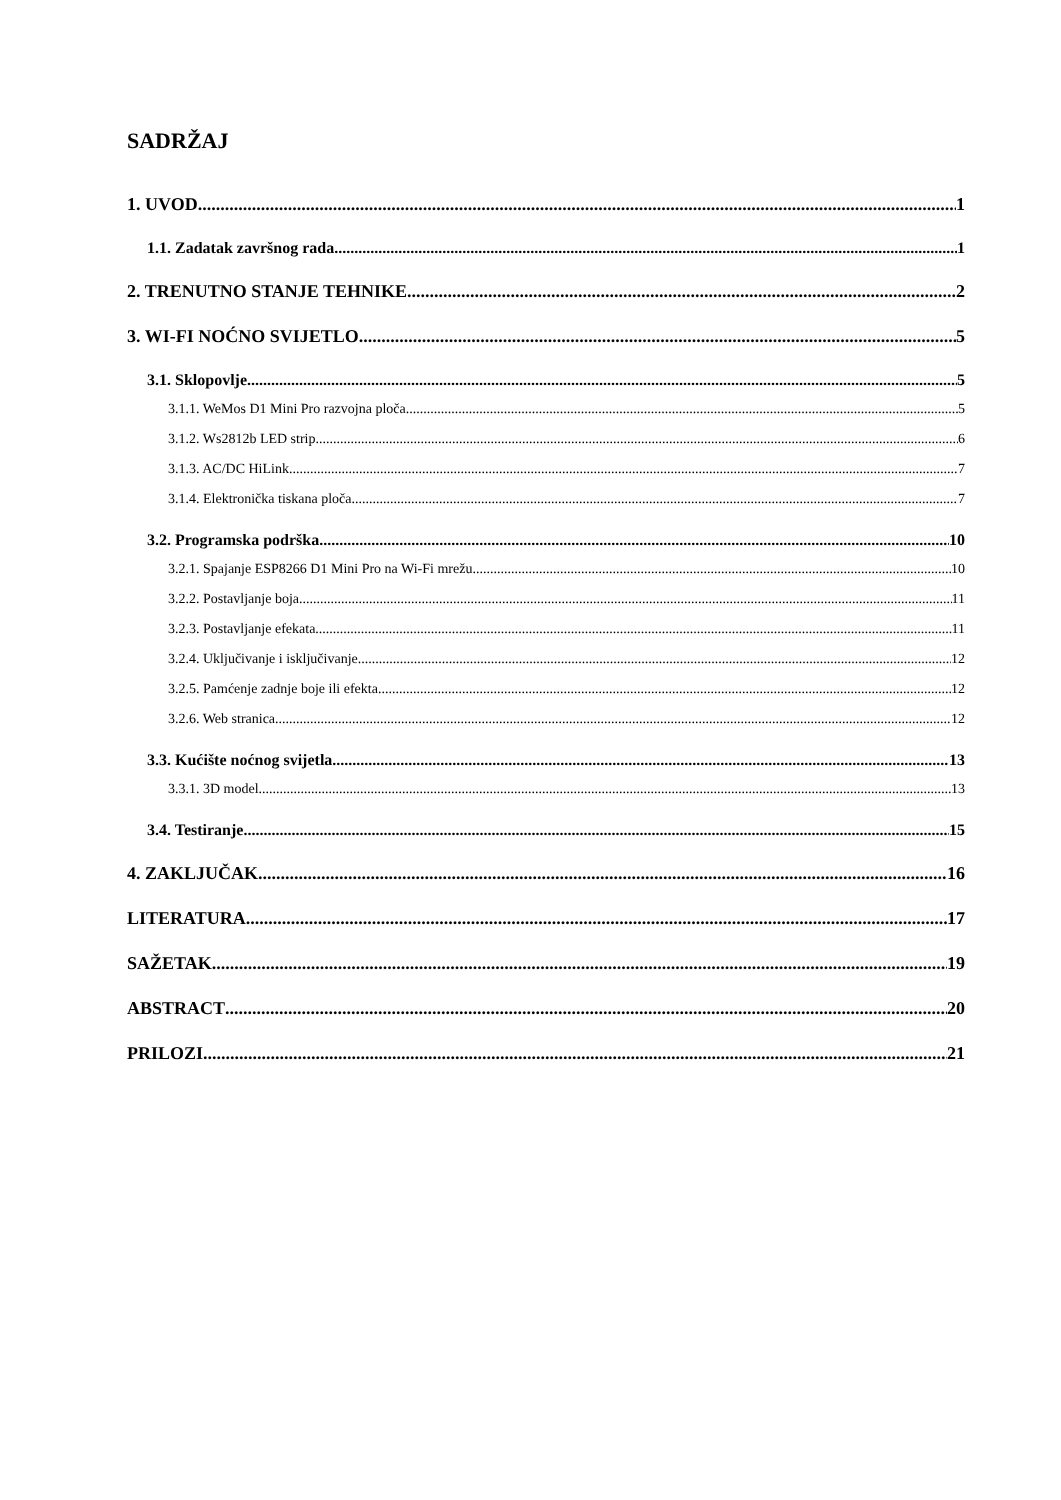SADRŽAJ
1. UVOD 1
1.1. Zadatak završnog rada 1
2. TRENUTNO STANJE TEHNIKE 2
3. WI-FI NOĆNO SVIJETLO 5
3.1. Sklopovlje 5
3.1.1. WeMos D1 Mini Pro razvojna ploča 5
3.1.2. Ws2812b LED strip 6
3.1.3. AC/DC HiLink 7
3.1.4. Elektronička tiskana ploča 7
3.2. Programska podrška 10
3.2.1. Spajanje ESP8266 D1 Mini Pro na Wi-Fi mrežu 10
3.2.2. Postavljanje boja 11
3.2.3. Postavljanje efekata 11
3.2.4. Uključivanje i isključivanje 12
3.2.5. Pamćenje zadnje boje ili efekta 12
3.2.6. Web stranica 12
3.3. Kućište noćnog svijetla 13
3.3.1. 3D model 13
3.4. Testiranje 15
4. ZAKLJUČAK 16
LITERATURA 17
SAŽETAK 19
ABSTRACT 20
PRILOZI 21